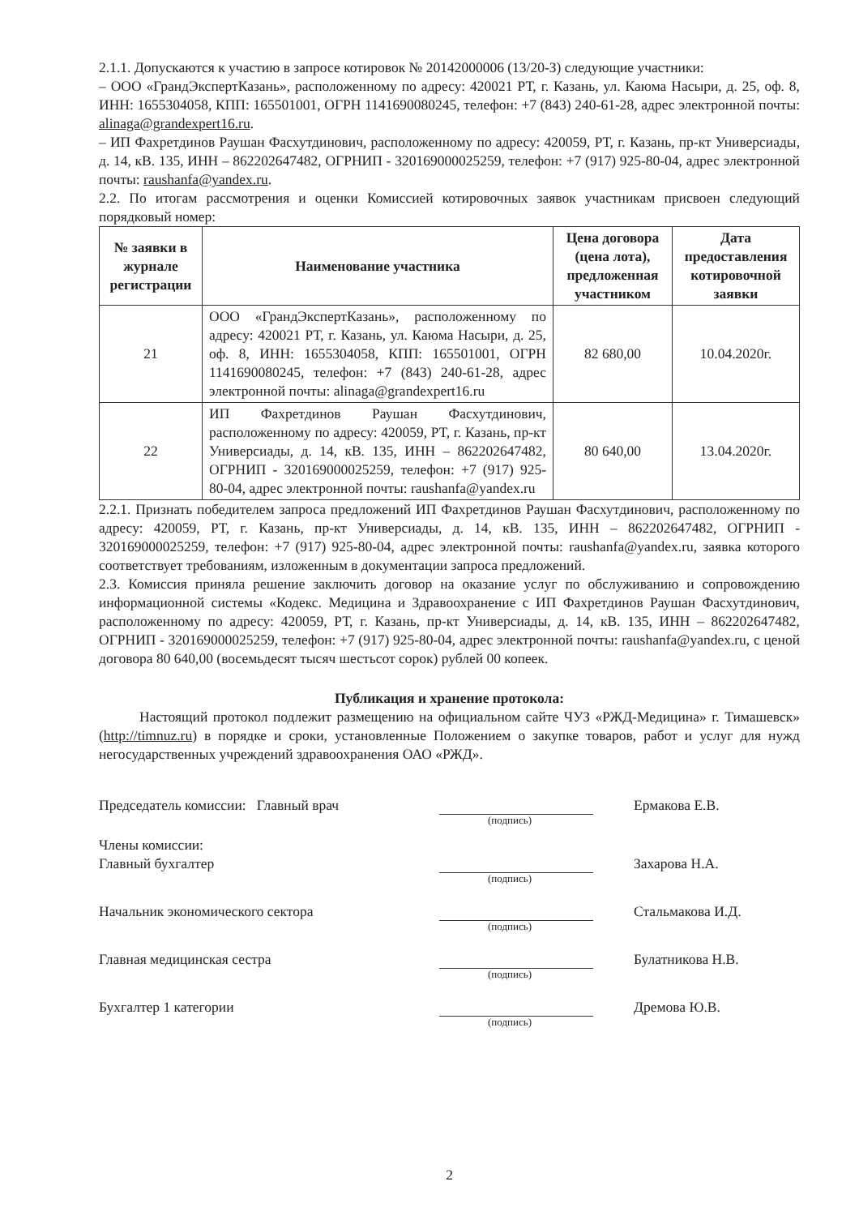2.1.1. Допускаются к участию в запросе котировок № 20142000006 (13/20-З) следующие участники:
– ООО «ГрандЭкспертКазань», расположенному по адресу: 420021 РТ, г. Казань, ул. Каюма Насыри, д. 25, оф. 8, ИНН: 1655304058, КПП: 165501001, ОГРН 1141690080245, телефон: +7 (843) 240-61-28, адрес электронной почты: alinaga@grandexpert16.ru.
– ИП Фахретдинов Раушан Фасхутдинович, расположенному по адресу: 420059, РТ, г. Казань, пр-кт Универсиады, д. 14, кВ. 135, ИНН – 862202647482, ОГРНИП - 320169000025259, телефон: +7 (917) 925-80-04, адрес электронной почты: raushanfa@yandex.ru.
2.2. По итогам рассмотрения и оценки Комиссией котировочных заявок участникам присвоен следующий порядковый номер:
| № заявки в журнале регистрации | Наименование участника | Цена договора (цена лота), предложенная участником | Дата предоставления котировочной заявки |
| --- | --- | --- | --- |
| 21 | ООО «ГрандЭкспертКазань», расположенному по адресу: 420021 РТ, г. Казань, ул. Каюма Насыри, д. 25, оф. 8, ИНН: 1655304058, КПП: 165501001, ОГРН 1141690080245, телефон: +7 (843) 240-61-28, адрес электронной почты: alinaga@grandexpert16.ru | 82 680,00 | 10.04.2020г. |
| 22 | ИП Фахретдинов Раушан Фасхутдинович, расположенному по адресу: 420059, РТ, г. Казань, пр-кт Универсиады, д. 14, кВ. 135, ИНН – 862202647482, ОГРНИП - 320169000025259, телефон: +7 (917) 925-80-04, адрес электронной почты: raushanfa@yandex.ru | 80 640,00 | 13.04.2020г. |
2.2.1. Признать победителем запроса предложений ИП Фахретдинов Раушан Фасхутдинович, расположенному по адресу: 420059, РТ, г. Казань, пр-кт Универсиады, д. 14, кВ. 135, ИНН – 862202647482, ОГРНИП - 320169000025259, телефон: +7 (917) 925-80-04, адрес электронной почты: raushanfa@yandex.ru, заявка которого соответствует требованиям, изложенным в документации запроса предложений.
2.3. Комиссия приняла решение заключить договор на оказание услуг по обслуживанию и сопровождению информационной системы «Кодекс. Медицина и Здравоохранение с ИП Фахретдинов Раушан Фасхутдинович, расположенному по адресу: 420059, РТ, г. Казань, пр-кт Универсиады, д. 14, кВ. 135, ИНН – 862202647482, ОГРНИП - 320169000025259, телефон: +7 (917) 925-80-04, адрес электронной почты: raushanfa@yandex.ru, с ценой договора 80 640,00 (восемьдесят тысяч шестьсот сорок) рублей 00 копеек.
Публикация и хранение протокола:
Настоящий протокол подлежит размещению на официальном сайте ЧУЗ «РЖД-Медицина» г. Тимашевск» (http://timnuz.ru) в порядке и сроки, установленные Положением о закупке товаров, работ и услуг для нужд негосударственных учреждений здравоохранения ОАО «РЖД».
Председатель комиссии: Главный врач
Ермакова Е.В.
(подпись)
Члены комиссии:
Главный бухгалтер
Захарова Н.А.
(подпись)
Начальник экономического сектора
Стальмакова И.Д.
(подпись)
Главная медицинская сестра
Булатникова Н.В.
(подпись)
Бухгалтер 1 категории
Дремова Ю.В.
(подпись)
2